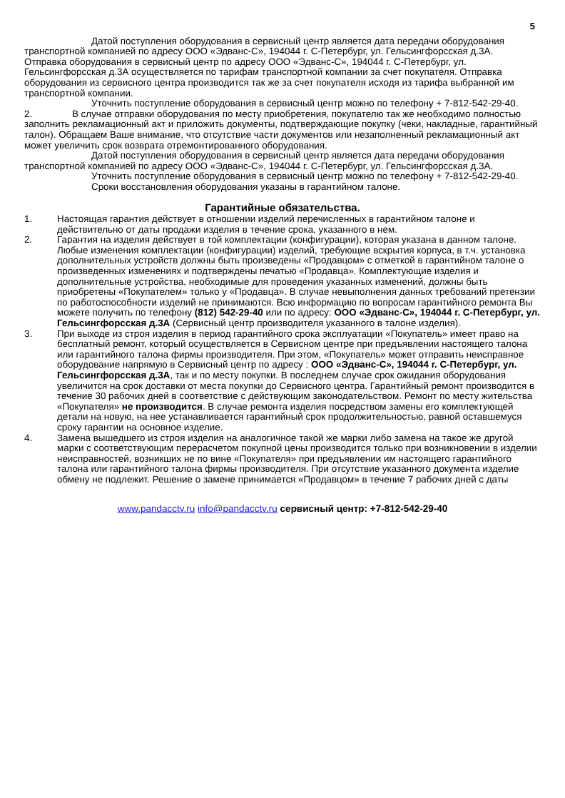5
Датой поступления оборудования в сервисный центр является дата передачи оборудования транспортной компанией по адресу ООО «Эдванс-С», 194044 г. С-Петербург, ул. Гельсингфорсская д.3А.
Отправка оборудования в сервисный центр по адресу ООО «Эдванс-С», 194044 г. С-Петербург, ул. Гельсингфорсская д.3А осуществляется по тарифам транспортной компании за счет покупателя. Отправка оборудования из сервисного центра производится так же за счет покупателя исходя из тарифа выбранной им транспортной компании.
Уточнить поступление оборудования в сервисный центр можно по телефону + 7-812-542-29-40.
2. В случае отправки оборудования по месту приобретения, покупателю так же необходимо полностью заполнить рекламационный акт и приложить документы, подтверждающие покупку (чеки, накладные, гарантийный талон). Обращаем Ваше внимание, что отсутствие части документов или незаполненный рекламационный акт может увеличить срок возврата отремонтированного оборудования.
Датой поступления оборудования в сервисный центр является дата передачи оборудования транспортной компанией по адресу ООО «Эдванс-С», 194044 г. С-Петербург, ул. Гельсингфорсская д.3А.
Уточнить поступление оборудования в сервисный центр можно по телефону + 7-812-542-29-40.
Сроки восстановления оборудования указаны в гарантийном талоне.
Гарантийные обязательства.
1. Настоящая гарантия действует в отношении изделий перечисленных в гарантийном талоне и действительно от даты продажи изделия в течение срока, указанного в нем.
2. Гарантия на изделия действует в той комплектации (конфигурации), которая указана в данном талоне. Любые изменения комплектации (конфигурации) изделий, требующие вскрытия корпуса, в т.ч. установка дополнительных устройств должны быть произведены «Продавцом» с отметкой в гарантийном талоне о произведенных изменениях и подтверждены печатью «Продавца». Комплектующие изделия и дополнительные устройства, необходимые для проведения указанных изменений, должны быть приобретены «Покупателем» только у «Продавца». В случае невыполнения данных требований претензии по работоспособности изделий не принимаются. Всю информацию по вопросам гарантийного ремонта Вы можете получить по телефону (812) 542-29-40 или по адресу: ООО «Эдванс-С», 194044 г. С-Петербург, ул. Гельсингфорсская д.3А (Сервисный центр производителя указанного в талоне изделия).
3. При выходе из строя изделия в период гарантийного срока эксплуатации «Покупатель» имеет право на бесплатный ремонт, который осуществляется в Сервисном центре при предъявлении настоящего талона или гарантийного талона фирмы производителя. При этом, «Покупатель» может отправить неисправное оборудование напрямую в Сервисный центр по адресу : ООО «Эдванс-С», 194044 г. С-Петербург, ул. Гельсингфорсская д.3А, так и по месту покупки. В последнем случае срок ожидания оборудования увеличится на срок доставки от места покупки до Сервисного центра. Гарантийный ремонт производится в течение 30 рабочих дней в соответствие с действующим законодательством. Ремонт по месту жительства «Покупателя» не производится. В случае ремонта изделия посредством замены его комплектующей детали на новую, на нее устанавливается гарантийный срок продолжительностью, равной оставшемуся сроку гарантии на основное изделие.
4. Замена вышедшего из строя изделия на аналогичное такой же марки либо замена на такое же другой марки с соответствующим перерасчетом покупной цены производится только при возникновении в изделии неисправностей, возникших не по вине «Покупателя» при предъявлении им настоящего гарантийного талона или гарантийного талона фирмы производителя. При отсутствие указанного документа изделие обмену не подлежит. Решение о замене принимается «Продавцом» в течение 7 рабочих дней с даты
www.pandacctv.ru info@pandacctv.ru сервисный центр: +7-812-542-29-40